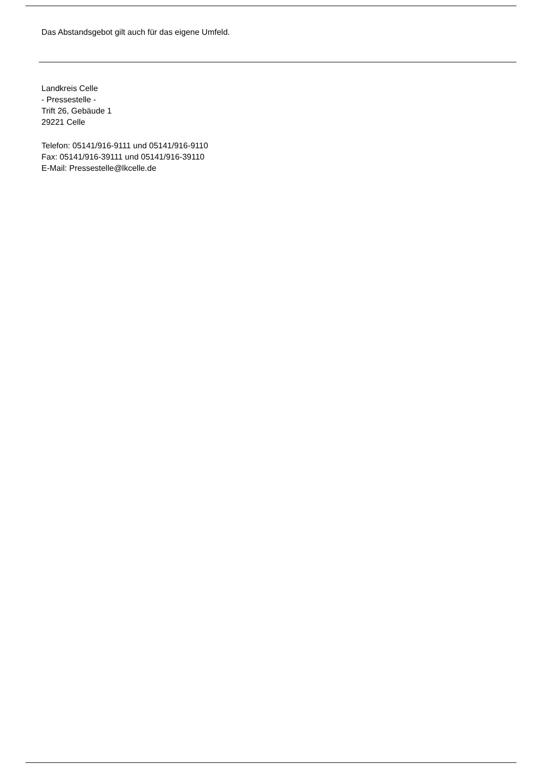Das Abstandsgebot gilt auch für das eigene Umfeld.
Landkreis Celle
- Pressestelle -
Trift 26, Gebäude 1
29221 Celle
Telefon: 05141/916-9111 und 05141/916-9110
Fax: 05141/916-39111 und 05141/916-39110
E-Mail: Pressestelle@lkcelle.de